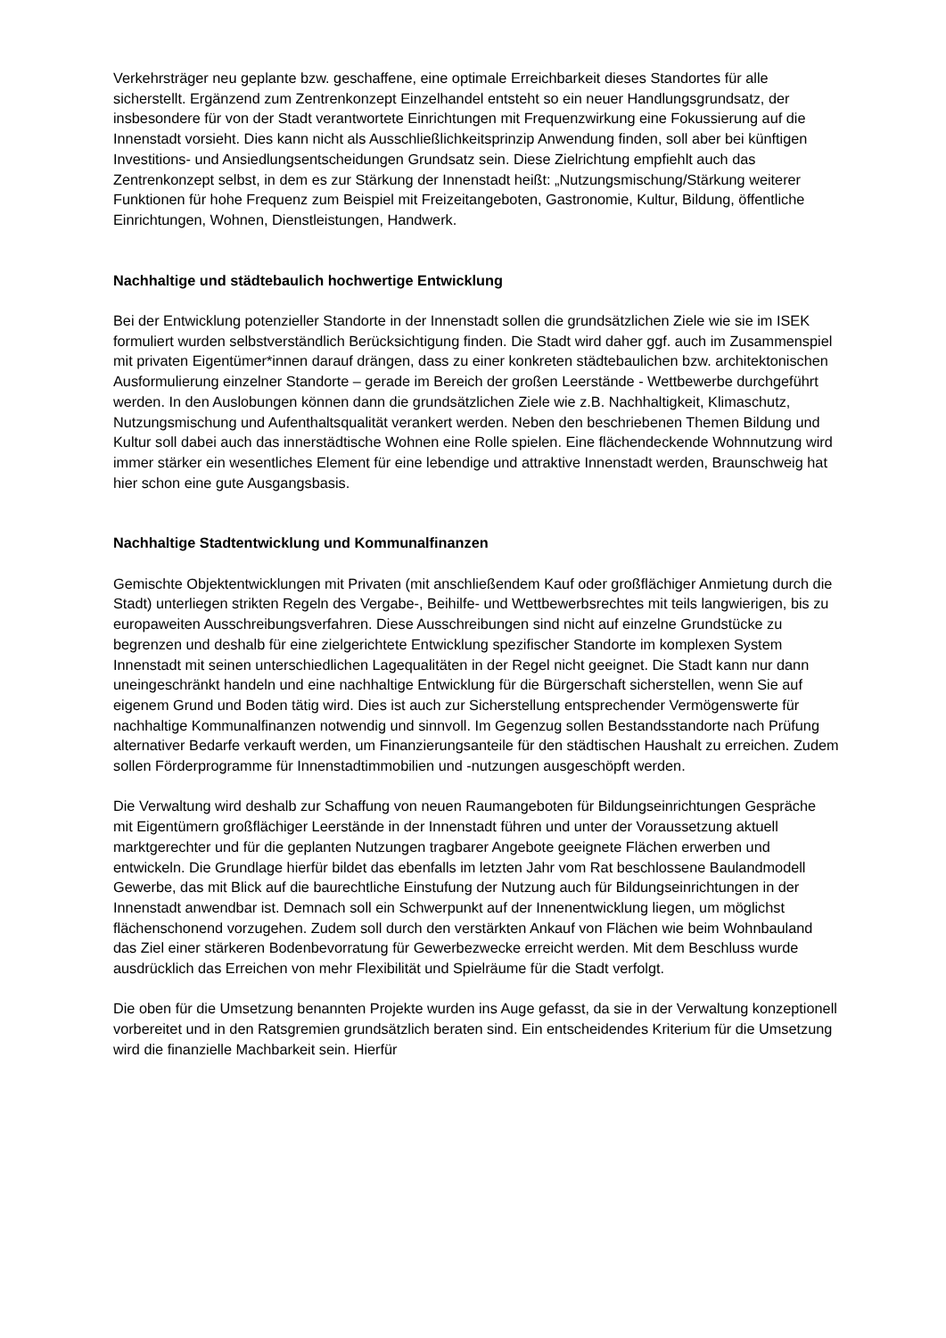Verkehrsträger neu geplante bzw. geschaffene, eine optimale Erreichbarkeit dieses Standortes für alle sicherstellt. Ergänzend zum Zentrenkonzept Einzelhandel entsteht so ein neuer Handlungsgrundsatz, der insbesondere für von der Stadt verantwortete Einrichtungen mit Frequenzwirkung eine Fokussierung auf die Innenstadt vorsieht. Dies kann nicht als Ausschließlichkeitsprinzip Anwendung finden, soll aber bei künftigen Investitions- und Ansiedlungsentscheidungen Grundsatz sein. Diese Zielrichtung empfiehlt auch das Zentrenkonzept selbst, in dem es zur Stärkung der Innenstadt heißt: „Nutzungsmischung/Stärkung weiterer Funktionen für hohe Frequenz zum Beispiel mit Freizeitangeboten, Gastronomie, Kultur, Bildung, öffentliche Einrichtungen, Wohnen, Dienstleistungen, Handwerk.
Nachhaltige und städtebaulich hochwertige Entwicklung
Bei der Entwicklung potenzieller Standorte in der Innenstadt sollen die grundsätzlichen Ziele wie sie im ISEK formuliert wurden selbstverständlich Berücksichtigung finden. Die Stadt wird daher ggf. auch im Zusammenspiel mit privaten Eigentümer*innen darauf drängen, dass zu einer konkreten städtebaulichen bzw. architektonischen Ausformulierung einzelner Standorte – gerade im Bereich der großen Leerstände - Wettbewerbe durchgeführt werden. In den Auslobungen können dann die grundsätzlichen Ziele wie z.B. Nachhaltigkeit, Klimaschutz, Nutzungsmischung und Aufenthaltsqualität verankert werden. Neben den beschriebenen Themen Bildung und Kultur soll dabei auch das innerstädtische Wohnen eine Rolle spielen. Eine flächendeckende Wohnnutzung wird immer stärker ein wesentliches Element für eine lebendige und attraktive Innenstadt werden, Braunschweig hat hier schon eine gute Ausgangsbasis.
Nachhaltige Stadtentwicklung und Kommunalfinanzen
Gemischte Objektentwicklungen mit Privaten (mit anschließendem Kauf oder großflächiger Anmietung durch die Stadt) unterliegen strikten Regeln des Vergabe-, Beihilfe- und Wettbewerbsrechtes mit teils langwierigen, bis zu europaweiten Ausschreibungsverfahren. Diese Ausschreibungen sind nicht auf einzelne Grundstücke zu begrenzen und deshalb für eine zielgerichtete Entwicklung spezifischer Standorte im komplexen System Innenstadt mit seinen unterschiedlichen Lagequalitäten in der Regel nicht geeignet. Die Stadt kann nur dann uneingeschränkt handeln und eine nachhaltige Entwicklung für die Bürgerschaft sicherstellen, wenn Sie auf eigenem Grund und Boden tätig wird. Dies ist auch zur Sicherstellung entsprechender Vermögenswerte für nachhaltige Kommunalfinanzen notwendig und sinnvoll. Im Gegenzug sollen Bestandsstandorte nach Prüfung alternativer Bedarfe verkauft werden, um Finanzierungsanteile für den städtischen Haushalt zu erreichen. Zudem sollen Förderprogramme für Innenstadtimmobilien und -nutzungen ausgeschöpft werden.
Die Verwaltung wird deshalb zur Schaffung von neuen Raumangeboten für Bildungseinrichtungen Gespräche mit Eigentümern großflächiger Leerstände in der Innenstadt führen und unter der Voraussetzung aktuell marktgerechter und für die geplanten Nutzungen tragbarer Angebote geeignete Flächen erwerben und entwickeln. Die Grundlage hierfür bildet das ebenfalls im letzten Jahr vom Rat beschlossene Baulandmodell Gewerbe, das mit Blick auf die baurechtliche Einstufung der Nutzung auch für Bildungseinrichtungen in der Innenstadt anwendbar ist. Demnach soll ein Schwerpunkt auf der Innenentwicklung liegen, um möglichst flächenschonend vorzugehen. Zudem soll durch den verstärkten Ankauf von Flächen wie beim Wohnbauland das Ziel einer stärkeren Bodenbevorratung für Gewerbezwecke erreicht werden. Mit dem Beschluss wurde ausdrücklich das Erreichen von mehr Flexibilität und Spielräume für die Stadt verfolgt.
Die oben für die Umsetzung benannten Projekte wurden ins Auge gefasst, da sie in der Verwaltung konzeptionell vorbereitet und in den Ratsgremien grundsätzlich beraten sind. Ein entscheidendes Kriterium für die Umsetzung wird die finanzielle Machbarkeit sein. Hierfür